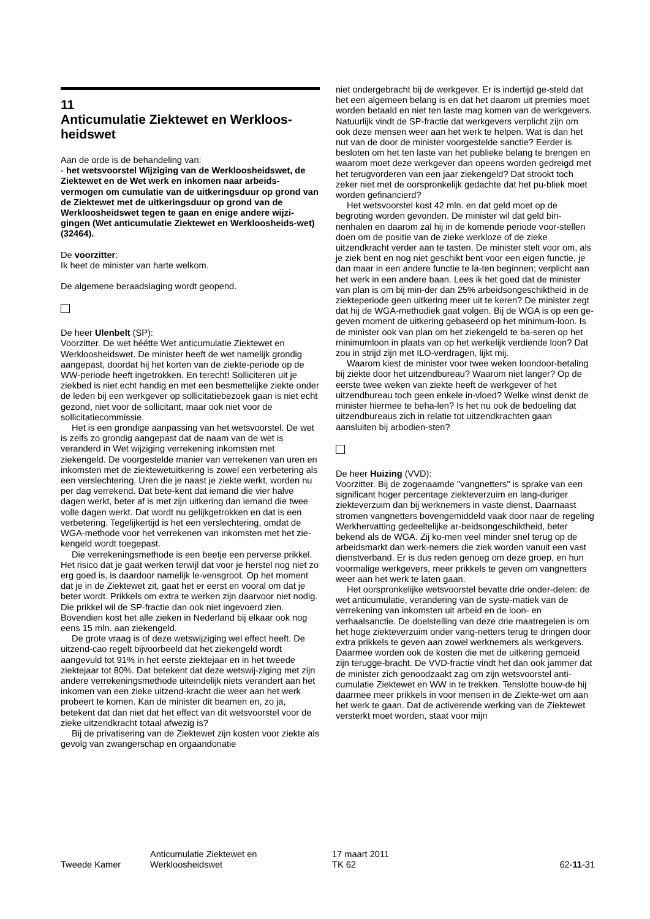11
Anticumulatie Ziektewet en Werkloos-heidswet
Aan de orde is de behandeling van:
- het wetsvoorstel Wijziging van de Werkloosheidswet, de Ziektewet en de Wet werk en inkomen naar arbeids-vermogen om cumulatie van de uitkeringsduur op grond van de Ziektewet met de uitkeringsduur op grond van de Werkloosheidswet tegen te gaan en enige andere wijzi-gingen (Wet anticumulatie Ziektewet en Werkloosheids-wet) (32464).
De voorzitter:
Ik heet de minister van harte welkom.
De algemene beraadslaging wordt geopend.
De heer Ulenbelt (SP):
Voorzitter. De wet héétte Wet anticumulatie Ziektewet en Werkloosheidswet. De minister heeft de wet namelijk grondig aangepast, doordat hij het korten van de ziekte-periode op de WW-periode heeft ingetrokken. En terecht! Solliciteren uit je ziekbed is niet echt handig en met een besmettelijke ziekte onder de leden bij een werkgever op sollicitatiebezoek gaan is niet echt gezond, niet voor de sollicitant, maar ook niet voor de sollicitatiecommissie.
Het is een grondige aanpassing van het wetsvoorstel. De wet is zelfs zo grondig aangepast dat de naam van de wet is veranderd in Wet wijziging verrekening inkomsten met ziekengeld. De voorgestelde manier van verrekenen van uren en inkomsten met de ziektewetuitkering is zowel een verbetering als een verslechtering. Uren die je naast je ziekte werkt, worden nu per dag verrekend. Dat bete-kent dat iemand die vier halve dagen werkt, beter af is met zijn uitkering dan iemand die twee volle dagen werkt. Dat wordt nu gelijkgetrokken en dat is een verbetering. Tegelijkertijd is het een verslechtering, omdat de WGA-methode voor het verrekenen van inkomsten met het zie-kengeld wordt toegepast.
Die verrekeningsmethode is een beetje een perverse prikkel. Het risico dat je gaat werken terwijl dat voor je herstel nog niet zo erg goed is, is daardoor namelijk le-vensgroot. Op het moment dat je in de Ziektewet zit, gaat het er eerst en vooral om dat je beter wordt. Prikkels om extra te werken zijn daarvoor niet nodig. Die prikkel wil de SP-fractie dan ook niet ingevoerd zien. Bovendien kost het alle zieken in Nederland bij elkaar ook nog eens 15 mln. aan ziekengeld.
De grote vraag is of deze wetswijziging wel effect heeft. De uitzend-cao regelt bijvoorbeeld dat het ziekengeld wordt aangevuld tot 91% in het eerste ziektejaar en in het tweede ziektejaar tot 80%. Dat betekent dat deze wetswij-ziging met zijn andere verrekeningsmethode uiteindelijk niets verandert aan het inkomen van een zieke uitzend-kracht die weer aan het werk probeert te komen. Kan de minister dit beamen en, zo ja, betekent dat dan niet dat het effect van dit wetsvoorstel voor de zieke uitzendkracht totaal afwezig is?
Bij de privatisering van de Ziektewet zijn kosten voor ziekte als gevolg van zwangerschap en orgaandonatie
niet ondergebracht bij de werkgever. Er is indertijd ge-steld dat het een algemeen belang is en dat het daarom uit premies moet worden betaald en niet ten laste mag komen van de werkgevers. Natuurlijk vindt de SP-fractie dat werkgevers verplicht zijn om ook deze mensen weer aan het werk te helpen. Wat is dan het nut van de door de minister voorgestelde sanctie? Eerder is besloten om het ten laste van het publieke belang te brengen en waarom moet deze werkgever dan opeens worden gedreigd met het terugvorderen van een jaar ziekengeld? Dat strookt toch zeker niet met de oorspronkelijk gedachte dat het pu-bliek moet worden gefinancierd?
Het wetsvoorstel kost 42 mln. en dat geld moet op de begroting worden gevonden. De minister wil dat geld bin-nenhalen en daarom zal hij in de komende periode voor-stellen doen om de positie van de zieke werkloze of de zieke uitzendkracht verder aan te tasten. De minister stelt voor om, als je ziek bent en nog niet geschikt bent voor een eigen functie, je dan maar in een andere functie te la-ten beginnen; verplicht aan het werk in een andere baan. Lees ik het goed dat de minister van plan is om bij min-der dan 25% arbeidsongeschiktheid in de ziekteperiode geen uitkering meer uit te keren? De minister zegt dat hij de WGA-methodiek gaat volgen. Bij de WGA is op een ge-geven moment de uitkering gebaseerd op het minimum-loon. Is de minister ook van plan om het ziekengeld te ba-seren op het minimumloon in plaats van op het werkelijk verdiende loon? Dat zou in strijd zijn met ILO-verdragen, lijkt mij.
Waarom kiest de minister voor twee weken loondoor-betaling bij ziekte door het uitzendbureau? Waarom niet langer? Op de eerste twee weken van ziekte heeft de werkgever of het uitzendbureau toch geen enkele in-vloed? Welke winst denkt de minister hiermee te beha-len? Is het nu ook de bedoeling dat uitzendbureaus zich in relatie tot uitzendkrachten gaan aansluiten bij arbodien-sten?
De heer Huizing (VVD):
Voorzitter. Bij de zogenaamde "vangnetters" is sprake van een significant hoger percentage ziekteverzuim en lang-duriger ziekteverzuim dan bij werknemers in vaste dienst. Daarnaast stromen vangnetters bovengemiddeld vaak door naar de regeling Werkhervatting gedeeltelijke ar-beidsongeschiktheid, beter bekend als de WGA. Zij ko-men veel minder snel terug op de arbeidsmarkt dan werk-nemers die ziek worden vanuit een vast dienstverband. Er is dus reden genoeg om deze groep, en hun voormalige werkgevers, meer prikkels te geven om vangnetters weer aan het werk te laten gaan.
Het oorspronkelijke wetsvoorstel bevatte drie onder-delen: de wet anticumulatie, verandering van de syste-matiek van de verrekening van inkomsten uit arbeid en de loon- en verhaalsanctie. De doelstelling van deze drie maatregelen is om het hoge ziekteverzuim onder vang-netters terug te dringen door extra prikkels te geven aan zowel werknemers als werkgevers. Daarmee worden ook de kosten die met de uitkering gemoeid zijn terugge-bracht. De VVD-fractie vindt het dan ook jammer dat de minister zich genoodzaakt zag om zijn wetsvoorstel anti-cumulatie Ziektewet en WW in te trekken. Tenslotte bouw-de hij daarmee meer prikkels in voor mensen in de Ziekte-wet om aan het werk te gaan. Dat de activerende werking van de Ziektewet versterkt moet worden, staat voor mijn
Tweede Kamer
Anticumulatie Ziektewet en
Werkloosheidswet
17 maart 2011
TK 62
62-11-31